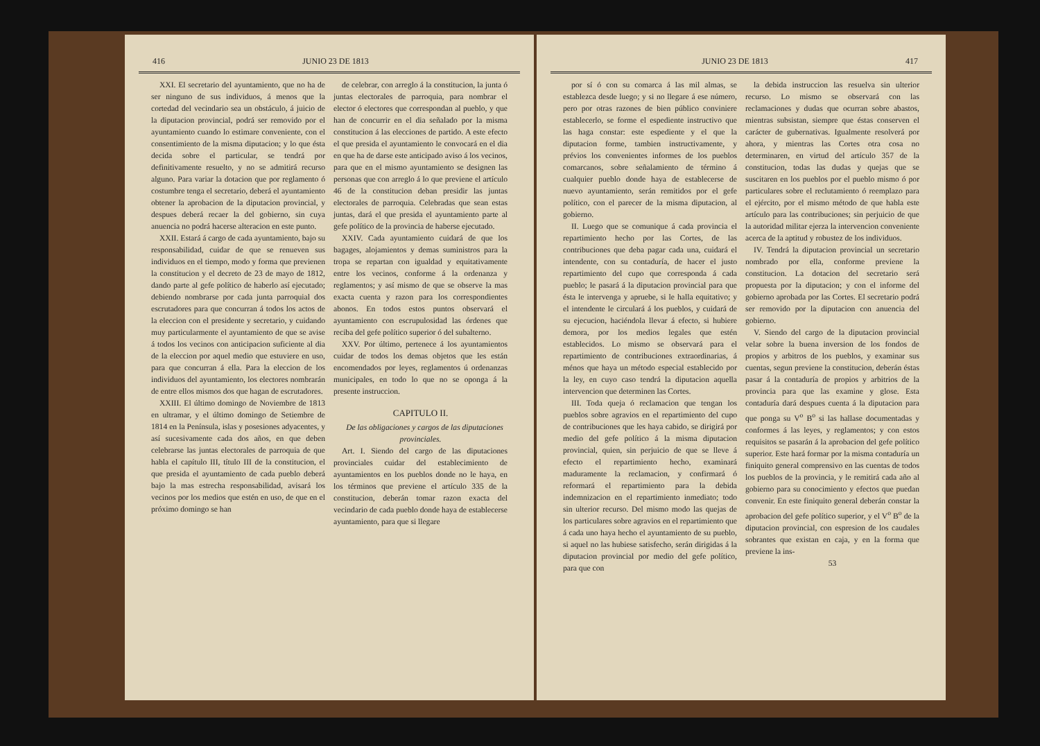416 JUNIO 23 DE 1813
XXI. El secretario del ayuntamiento, que no ha de ser ninguno de sus individuos, á menos que la cortedad del vecindario sea un obstáculo, á juicio de la diputacion provincial, podrá ser removido por el ayuntamiento cuando lo estimare conveniente, con el consentimiento de la misma diputacion; y lo que ésta decida sobre el particular, se tendrá por definitivamente resuelto, y no se admitirá recurso alguno. Para variar la dotacion que por reglamento ó costumbre tenga el secretario, deberá el ayuntamiento obtener la aprobacion de la diputacion provincial, y despues deberá recaer la del gobierno, sin cuya anuencia no podrá hacerse alteracion en este punto.
XXII. Estará á cargo de cada ayuntamiento, bajo su responsabilidad, cuidar de que se renueven sus individuos en el tiempo, modo y forma que previenen la constitucion y el decreto de 23 de mayo de 1812, dando parte al gefe político de haberlo así ejecutado; debiendo nombrarse por cada junta parroquial dos escrutadores para que concurran á todos los actos de la eleccion con el presidente y secretario, y cuidando muy particularmente el ayuntamiento de que se avise á todos los vecinos con anticipacion suficiente al dia de la eleccion por aquel medio que estuviere en uso, para que concurran á ella. Para la eleccion de los individuos del ayuntamiento, los electores nombrarán de entre ellos mismos dos que hagan de escrutadores.
XXIII. El último domingo de Noviembre de 1813 en ultramar, y el último domingo de Setiembre de 1814 en la Península, islas y posesiones adyacentes, y así sucesivamente cada dos años, en que deben celebrarse las juntas electorales de parroquia de que habla el capítulo III, título III de la constitucion, el que presida el ayuntamiento de cada pueblo deberá bajo la mas estrecha responsabilidad, avisará los vecinos por los medios que estén en uso, de que en el próximo domingo se han
de celebrar, con arreglo á la constitucion, la junta ó juntas electorales de parroquia, para nombrar el elector ó electores que correspondan al pueblo, y que han de concurrir en el dia señalado por la misma constitucion á las elecciones de partido. A este efecto el que presida el ayuntamiento le convocará en el dia en que ha de darse este anticipado aviso á los vecinos, para que en el mismo ayuntamiento se designen las personas que con arreglo á lo que previene el artículo 46 de la constitucion deban presidir las juntas electorales de parroquia. Celebradas que sean estas juntas, dará el que presida el ayuntamiento parte al gefe político de la provincia de haberse ejecutado.
XXIV. Cada ayuntamiento cuidará de que los bagages, alojamientos y demas suministros para la tropa se repartan con igualdad y equitativamente entre los vecinos, conforme á la ordenanza y reglamentos; y así mismo de que se observe la mas exacta cuenta y razon para los correspondientes abonos. En todos estos puntos observará el ayuntamiento con escrupulosidad las órdenes que reciba del gefe político superior ó del subalterno.
XXV. Por último, pertenece á los ayuntamientos cuidar de todos los demas objetos que les están encomendados por leyes, reglamentos ú ordenanzas municipales, en todo lo que no se oponga á la presente instruccion.
CAPITULO II.
De las obligaciones y cargos de las diputaciones provinciales.
Art. I. Siendo del cargo de las diputaciones provinciales cuidar del establecimiento de ayuntamientos en los pueblos donde no le haya, en los términos que previene el artículo 335 de la constitucion, deberán tomar razon exacta del vecindario de cada pueblo donde haya de establecerse ayuntamiento, para que si llegare
JUNIO 23 DE 1813 417
por sí ó con su comarca á las mil almas, se establezca desde luego; y si no llegare á ese número, pero por otras razones de bien público conviniere establecerlo, se forme el espediente instructivo que las haga constar: este espediente y el que la diputacion forme, tambien instructivamente, y prévios los convenientes informes de los pueblos comarcanos, sobre señalamiento de término á cualquier pueblo donde haya de establecerse de nuevo ayuntamiento, serán remitidos por el gefe político, con el parecer de la misma diputacion, al gobierno.
II. Luego que se comunique á cada provincia el repartimiento hecho por las Cortes, de las contribuciones que deba pagar cada una, cuidará el intendente, con su contaduría, de hacer el justo repartimiento del cupo que corresponda á cada pueblo; le pasará á la diputacion provincial para que ésta le intervenga y apruebe, si le halla equitativo; y el intendente le circulará á los pueblos, y cuidará de su ejecucion, haciéndola llevar á efecto, si hubiere demora, por los medios legales que estén establecidos. Lo mismo se observará para el repartimiento de contribuciones extraordinarias, á ménos que haya un método especial establecido por la ley, en cuyo caso tendrá la diputacion aquella intervencion que determinen las Cortes.
III. Toda queja ó reclamacion que tengan los pueblos sobre agravios en el repartimiento del cupo de contribuciones que les haya cabido, se dirigirá por medio del gefe político á la misma diputacion provincial, quien, sin perjuicio de que se lleve á efecto el repartimiento hecho, examinará maduramente la reclamacion, y confirmará ó reformará el repartimiento para la debida indemnizacion en el repartimiento inmediato; todo sin ulterior recurso. Del mismo modo las quejas de los particulares sobre agravios en el repartimiento que á cada uno haya hecho el ayuntamiento de su pueblo, si aquel no las hubiese satisfecho, serán dirigidas á la diputacion provincial por medio del gefe político, para que con
la debida instruccion las resuelva sin ulterior recurso. Lo mismo se observará con las reclamaciones y dudas que ocurran sobre abastos, mientras subsistan, siempre que éstas conserven el carácter de gubernativas. Igualmente resolverá por ahora, y mientras las Cortes otra cosa no determinaren, en virtud del artículo 357 de la constitucion, todas las dudas y quejas que se suscitaren en los pueblos por el pueblo mismo ó por particulares sobre el reclutamiento ó reemplazo para el ejército, por el mismo método de que habla este artículo para las contribuciones; sin perjuicio de que la autoridad militar ejerza la intervencion conveniente acerca de la aptitud y robustez de los individuos.
IV. Tendrá la diputacion provincial un secretario nombrado por ella, conforme previene la constitucion. La dotacion del secretario será propuesta por la diputacion; y con el informe del gobierno aprobada por las Cortes. El secretario podrá ser removido por la diputacion con anuencia del gobierno.
V. Siendo del cargo de la diputacion provincial velar sobre la buena inversion de los fondos de propios y arbitros de los pueblos, y examinar sus cuentas, segun previene la constitucion, deberán éstas pasar á la contaduría de propios y arbitrios de la provincia para que las examine y glose. Esta contaduría dará despues cuenta á la diputacion para que ponga su V<sup>o</sup> B<sup>o</sup> si las hallase documentadas y conformes á las leyes, y reglamentos; y con estos requisitos se pasarán á la aprobacion del gefe político superior. Este hará formar por la misma contaduría un finiquito general comprensivo en las cuentas de todos los pueblos de la provincia, y le remitirá cada año al gobierno para su conocimiento y efectos que puedan convenir. En este finiquito general deberán constar la aprobacion del gefe político superior, y el V<sup>o</sup> B<sup>o</sup> de la diputacion provincial, con espresion de los caudales sobrantes que existan en caja, y en la forma que previene la ins-
53